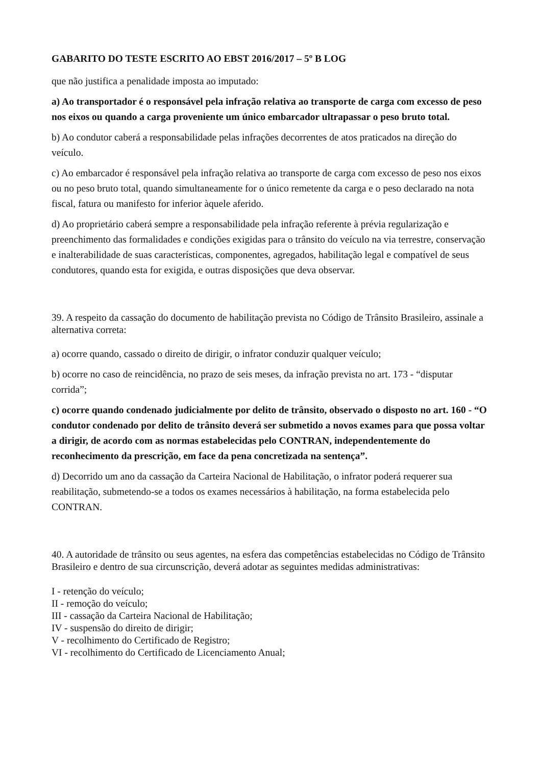GABARITO DO TESTE ESCRITO AO EBST 2016/2017 – 5º B LOG
que não justifica a penalidade imposta ao imputado:
a) Ao transportador é o responsável pela infração relativa ao transporte de carga com excesso de peso nos eixos ou quando a carga proveniente um único embarcador ultrapassar o peso bruto total.
b) Ao condutor caberá a responsabilidade pelas infrações decorrentes de atos praticados na direção do veículo.
c) Ao embarcador é responsável pela infração relativa ao transporte de carga com excesso de peso nos eixos ou no peso bruto total, quando simultaneamente for o único remetente da carga e o peso declarado na nota fiscal, fatura ou manifesto for inferior àquele aferido.
d) Ao proprietário caberá sempre a responsabilidade pela infração referente à prévia regularização e preenchimento das formalidades e condições exigidas para o trânsito do veículo na via terrestre, conservação e inalterabilidade de suas características, componentes, agregados, habilitação legal e compatível de seus condutores, quando esta for exigida, e outras disposições que deva observar.
39. A respeito da cassação do documento de habilitação prevista no Código de Trânsito Brasileiro, assinale a alternativa correta:
a) ocorre quando, cassado o direito de dirigir, o infrator conduzir qualquer veículo;
b) ocorre no caso de reincidência, no prazo de seis meses, da infração prevista no art. 173 - “disputar corrida”;
c) ocorre quando condenado judicialmente por delito de trânsito, observado o disposto no art. 160 - “O condutor condenado por delito de trânsito deverá ser submetido a novos exames para que possa voltar a dirigir, de acordo com as normas estabelecidas pelo CONTRAN, independentemente do reconhecimento da prescrição, em face da pena concretizada na sentença”.
d) Decorrido um ano da cassação da Carteira Nacional de Habilitação, o infrator poderá requerer sua reabilitação, submetendo-se a todos os exames necessários à habilitação, na forma estabelecida pelo CONTRAN.
40. A autoridade de trânsito ou seus agentes, na esfera das competências estabelecidas no Código de Trânsito Brasileiro e dentro de sua circunscrição, deverá adotar as seguintes medidas administrativas:
I - retenção do veículo;
II - remoção do veículo;
III - cassação da Carteira Nacional de Habilitação;
IV - suspensão do direito de dirigir;
V - recolhimento do Certificado de Registro;
VI - recolhimento do Certificado de Licenciamento Anual;